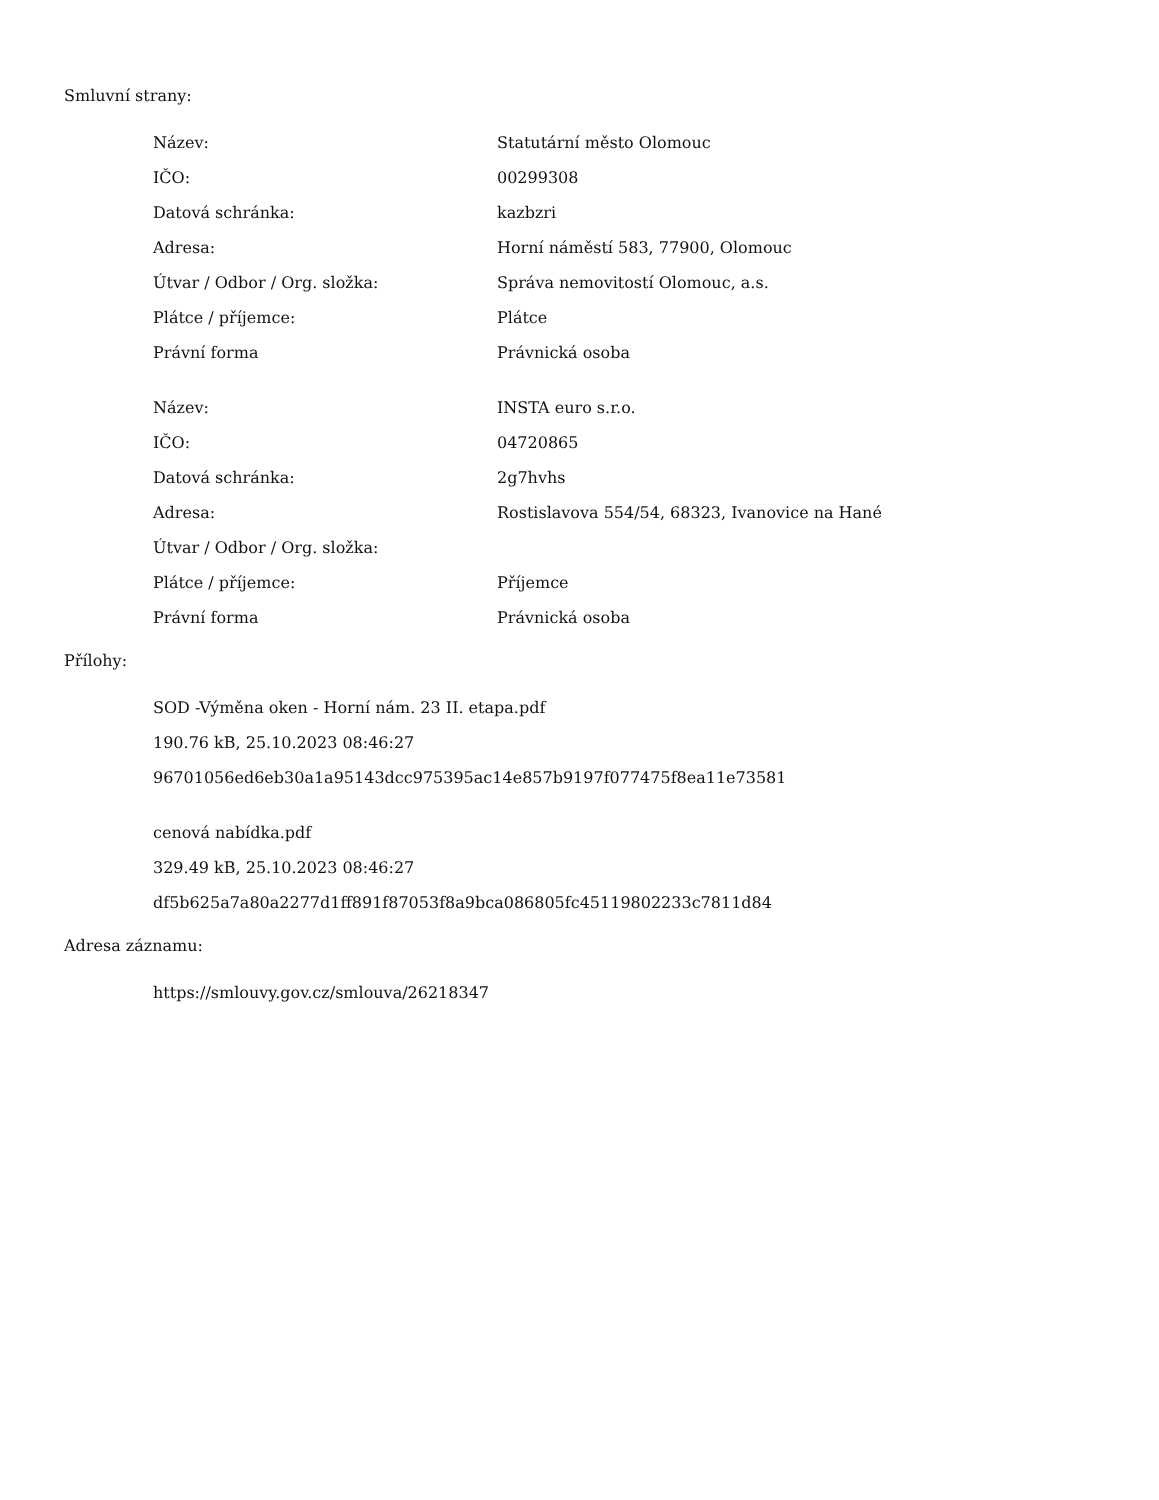Smluvní strany:
| Název: | Statutární město Olomouc |
| IČO: | 00299308 |
| Datová schránka: | kazbzri |
| Adresa: | Horní náměstí 583, 77900, Olomouc |
| Útvar / Odbor / Org. složka: | Správa nemovitostí Olomouc, a.s. |
| Plátce / příjemce: | Plátce |
| Právní forma | Právnická osoba |
| Název: | INSTA euro s.r.o. |
| IČO: | 04720865 |
| Datová schránka: | 2g7hvhs |
| Adresa: | Rostislavova 554/54, 68323, Ivanovice na Hané |
| Útvar / Odbor / Org. složka: | |
| Plátce / příjemce: | Příjemce |
| Právní forma | Právnická osoba |
Přílohy:
SOD -Výměna oken - Horní nám. 23 II. etapa.pdf
190.76 kB, 25.10.2023 08:46:27
96701056ed6eb30a1a95143dcc975395ac14e857b9197f077475f8ea11e73581
cenová nabídka.pdf
329.49 kB, 25.10.2023 08:46:27
df5b625a7a80a2277d1ff891f87053f8a9bca086805fc45119802233c7811d84
Adresa záznamu:
https://smlouvy.gov.cz/smlouva/26218347